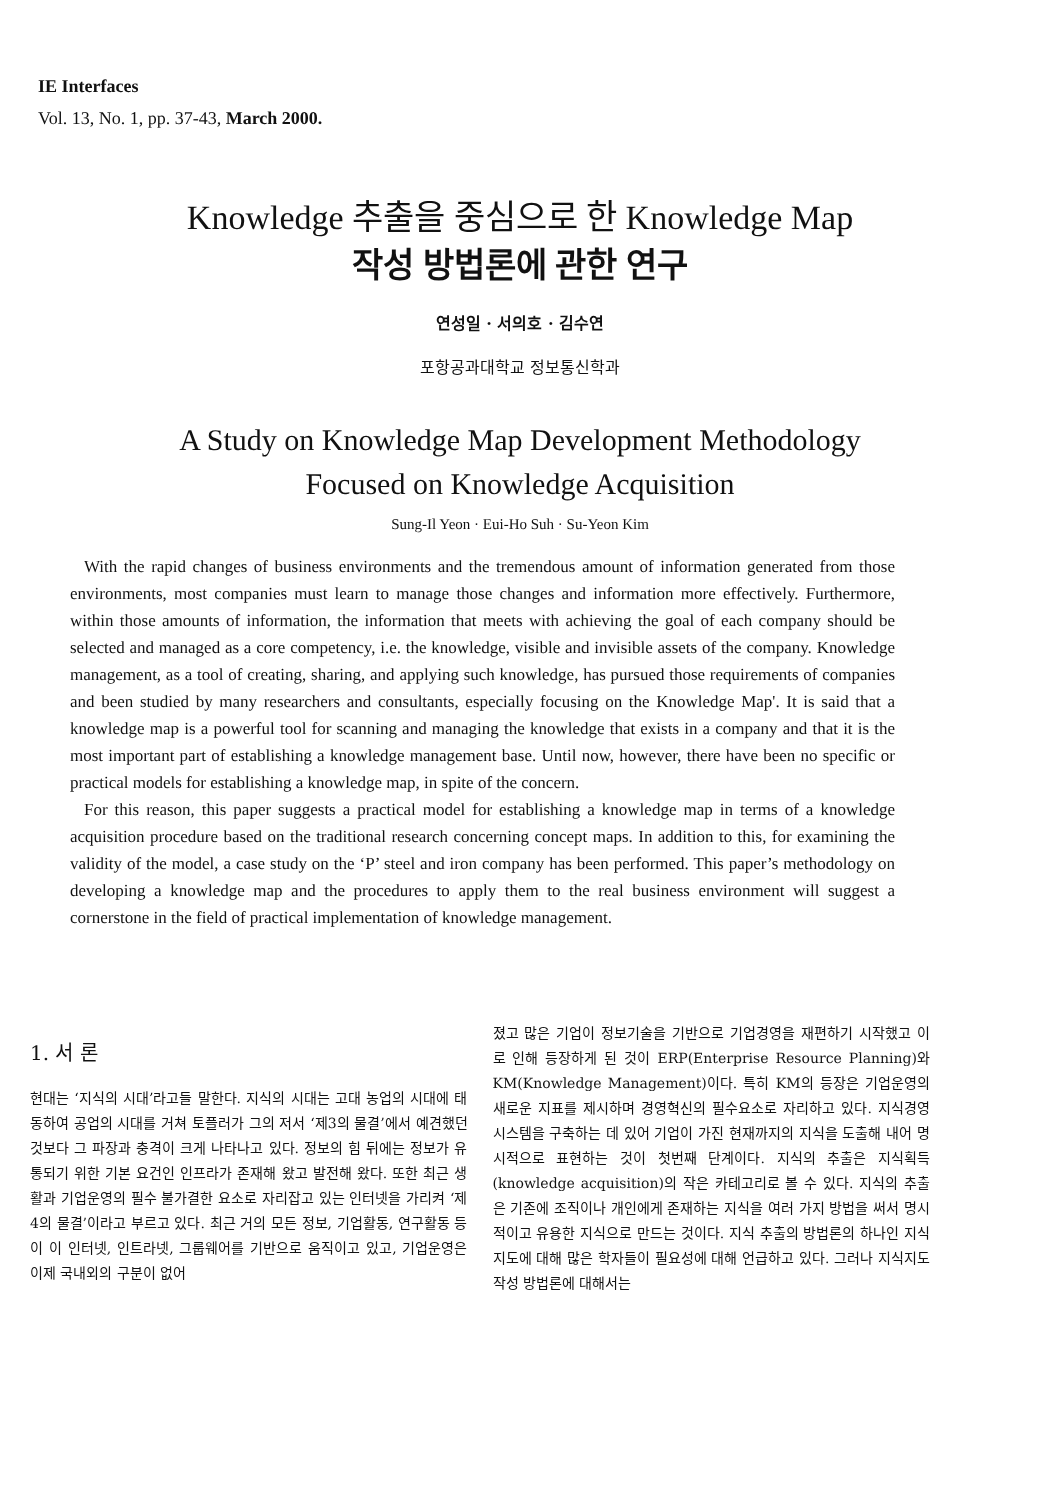IE Interfaces
Vol. 13, No. 1, pp. 37-43, March 2000.
Knowledge 추출을 중심으로 한 Knowledge Map
작성 방법론에 관한 연구
연성일 · 서의호 · 김수연
포항공과대학교 정보통신학과
A Study on Knowledge Map Development Methodology
Focused on Knowledge Acquisition
Sung-Il Yeon · Eui-Ho Suh · Su-Yeon Kim
With the rapid changes of business environments and the tremendous amount of information generated from those environments, most companies must learn to manage those changes and information more effectively. Furthermore, within those amounts of information, the information that meets with achieving the goal of each company should be selected and managed as a core competency, i.e. the knowledge, visible and invisible assets of the company. Knowledge management, as a tool of creating, sharing, and applying such knowledge, has pursued those requirements of companies and been studied by many researchers and consultants, especially focusing on the Knowledge Map'. It is said that a knowledge map is a powerful tool for scanning and managing the knowledge that exists in a company and that it is the most important part of establishing a knowledge management base. Until now, however, there have been no specific or practical models for establishing a knowledge map, in spite of the concern.
For this reason, this paper suggests a practical model for establishing a knowledge map in terms of a knowledge acquisition procedure based on the traditional research concerning concept maps. In addition to this, for examining the validity of the model, a case study on the ‘P’ steel and iron company has been performed. This paper’s methodology on developing a knowledge map and the procedures to apply them to the real business environment will suggest a cornerstone in the field of practical implementation of knowledge management.
1. 서 론
현대는 ‘지식의 시대’라고들 말한다. 지식의 시대는 고대 농업의 시대에 태동하여 공업의 시대를 거쳐 토플러가 그의 저서 ‘제3의 물결’에서 예견했던 것보다 그 파장과 충격이 크게 나타나고 있다. 정보의 힘 뒤에는 정보가 유통되기 위한 기본 요건인 인프라가 존재해 왔고 발전해 왔다. 또한 최근 생활과 기업운영의 필수 불가결한 요소로 자리잡고 있는 인터넷을 가리켜 ‘제4의 물결’이라고 부르고 있다. 최근 거의 모든 정보, 기업활동, 연구활동 등이 이 인터넷, 인트라넷, 그룹웨어를 기반으로 움직이고 있고, 기업운영은 이제 국내외의 구분이 없어
졌고 많은 기업이 정보기술을 기반으로 기업경영을 재편하기 시작했고 이로 인해 등장하게 된 것이 ERP(Enterprise Resource Planning)와 KM(Knowledge Management)이다. 특히 KM의 등장은 기업운영의 새로운 지표를 제시하며 경영혁신의 필수요소로 자리하고 있다. 지식경영시스템을 구축하는 데 있어 기업이 가진 현재까지의 지식을 도출해 내어 명시적으로 표현하는 것이 첫번째 단계이다. 지식의 추출은 지식획득(knowledge acquisition)의 작은 카테고리로 볼 수 있다. 지식의 추출은 기존에 조직이나 개인에게 존재하는 지식을 여러 가지 방법을 써서 명시적이고 유용한 지식으로 만드는 것이다. 지식 추출의 방법론의 하나인 지식지도에 대해 많은 학자들이 필요성에 대해 언급하고 있다. 그러나 지식지도 작성 방법론에 대해서는